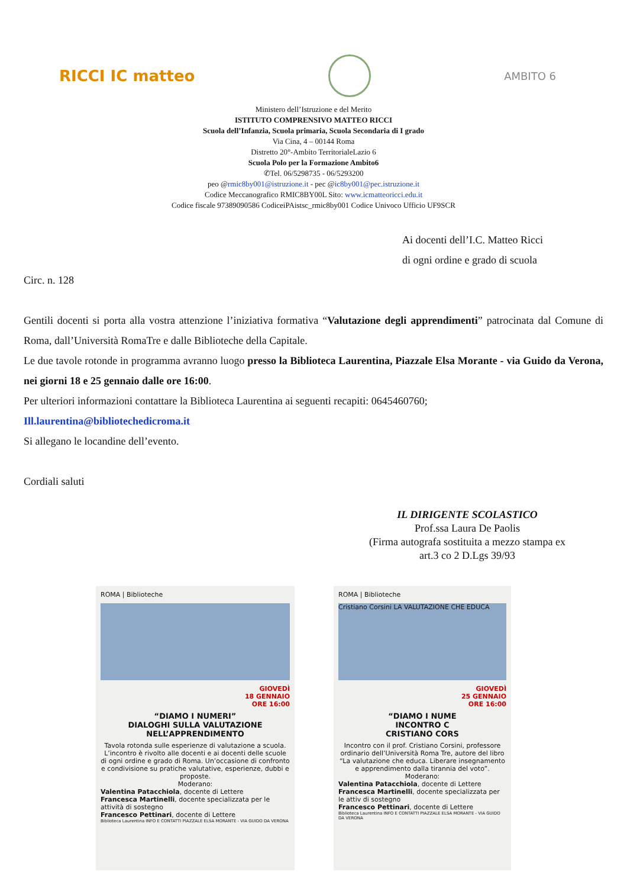RICCI IC matteo
AMBITO 6
Ministero dell’Istruzione e del Merito
ISTITUTO COMPRENSIVO MATTEO RICCI
Scuola dell’Infanzia, Scuola primaria, Scuola Secondaria di I grado
Via Cina, 4 – 00144 Roma
Distretto 20°-Ambito TerritorialeLazio 6
Scuola Polo per la Formazione Ambito6
✆Tel. 06/5298735 - 06/5293200
peo @rmic8by001@istruzione.it - pec @ic8by001@pec.istruzione.it
Codice Meccanografico RMIC8BY00L Sito: www.icmatteoricci.edu.it
Codice fiscale 97389090586 CodiceiPAistsc_rmic8by001 Codice Univoco Ufficio UF9SCR
Ai docenti dell’I.C. Matteo Ricci
di ogni ordine e grado di scuola
Circ. n. 128
Gentili docenti si porta alla vostra attenzione l’iniziativa formativa “Valutazione degli apprendimenti” patrocinata dal Comune di Roma, dall’Università RomaTre e dalle Biblioteche della Capitale.
Le due tavole rotonde in programma avranno luogo presso la Biblioteca Laurentina, Piazzale Elsa Morante - via Guido da Verona, nei giorni 18 e 25 gennaio dalle ore 16:00.
Per ulteriori informazioni contattare la Biblioteca Laurentina ai seguenti recapiti: 0645460760;
Ill.laurentina@bibliotechedicroma.it
Si allegano le locandine dell’evento.
Cordiali saluti
IL DIRIGENTE SCOLASTICO
Prof.ssa Laura De Paolis
(Firma autografa sostituita a mezzo stampa ex art.3 co 2 D.Lgs 39/93
ROMA | Biblioteche
GIOVEDÌ
18 GENNAIO
ORE 16:00
“DIAMO I NUMERI”
DIALOGHI SULLA VALUTAZIONE NELL’APPRENDIMENTO
Tavola rotonda sulle esperienze di valutazione a scuola. L’incontro è rivolto alle docenti e ai docenti delle scuole di ogni ordine e grado di Roma. Un’occasione di confronto e condivisione su pratiche valutative, esperienze, dubbi e proposte.
Moderano:
Valentina Patacchiola, docente di Lettere
Francesca Martinelli, docente specializzata per le attività di sostegno
Francesco Pettinari, docente di Lettere
Biblioteca Laurentina INFO E CONTATTI PIAZZALE ELSA MORANTE - VIA GUIDO DA VERONA
ROMA | Biblioteche
Cristiano Corsini LA VALUTAZIONE CHE EDUCA
GIOVEDÌ
25 GENNAIO
ORE 16:00
“DIAMO I NUME
INCONTRO C
CRISTIANO CORS
Incontro con il prof. Cristiano Corsini, professore ordinario dell’Università Roma Tre, autore del libro “La valutazione che educa. Liberare insegnamento e apprendimento dalla tirannia del voto”.
Moderano:
Valentina Patacchiola, docente di Lettere
Francesca Martinelli, docente specializzata per le attiv di sostegno
Francesco Pettinari, docente di Lettere
Biblioteca Laurentina INFO E CONTATTI PIAZZALE ELSA MORANTE - VIA GUIDO DA VERONA